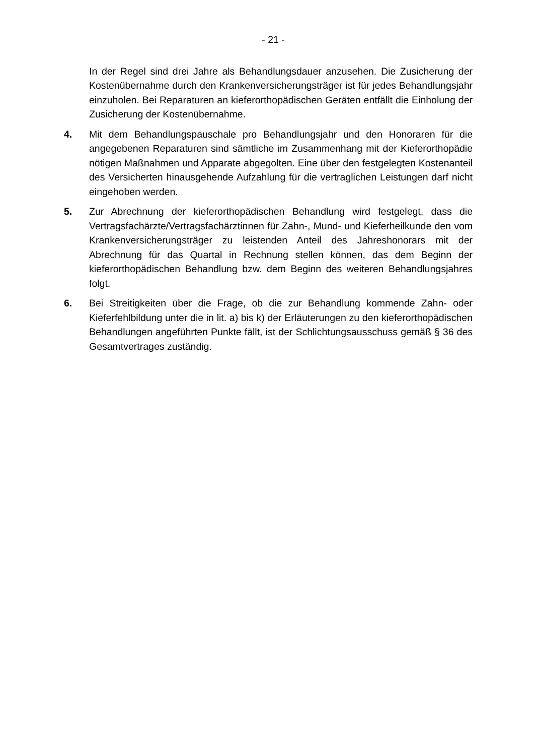- 21 -
In der Regel sind drei Jahre als Behandlungsdauer anzusehen. Die Zusicherung der Kostenübernahme durch den Krankenversicherungsträger ist für jedes Behandlungsjahr einzuholen. Bei Reparaturen an kieferorthopädischen Geräten entfällt die Einholung der Zusicherung der Kostenübernahme.
4. Mit dem Behandlungspauschale pro Behandlungsjahr und den Honoraren für die angegebenen Reparaturen sind sämtliche im Zusammenhang mit der Kieferorthopädie nötigen Maßnahmen und Apparate abgegolten. Eine über den festgelegten Kostenanteil des Versicherten hinausgehende Aufzahlung für die vertraglichen Leistungen darf nicht eingehoben werden.
5. Zur Abrechnung der kieferorthopädischen Behandlung wird festgelegt, dass die Vertragsfachärzte/Vertragsfachärztinnen für Zahn-, Mund- und Kieferheilkunde den vom Krankenversicherungsträger zu leistenden Anteil des Jahreshonorars mit der Abrechnung für das Quartal in Rechnung stellen können, das dem Beginn der kieferorthopädischen Behandlung bzw. dem Beginn des weiteren Behandlungsjahres folgt.
6. Bei Streitigkeiten über die Frage, ob die zur Behandlung kommende Zahn- oder Kieferfehlbildung unter die in lit. a) bis k) der Erläuterungen zu den kieferorthopädischen Behandlungen angeführten Punkte fällt, ist der Schlichtungsausschuss gemäß § 36 des Gesamtvertrages zuständig.